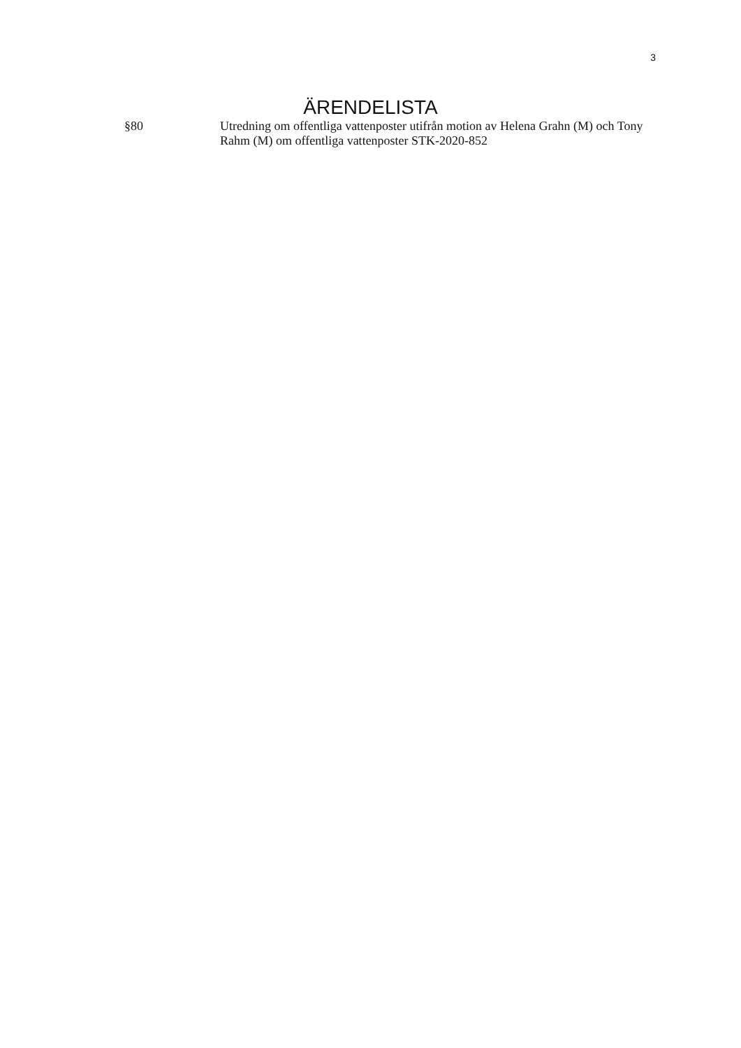3
ÄRENDELISTA
§80 Utredning om offentliga vattenposter utifrån motion av Helena Grahn (M) och Tony Rahm (M) om offentliga vattenposter STK-2020-852